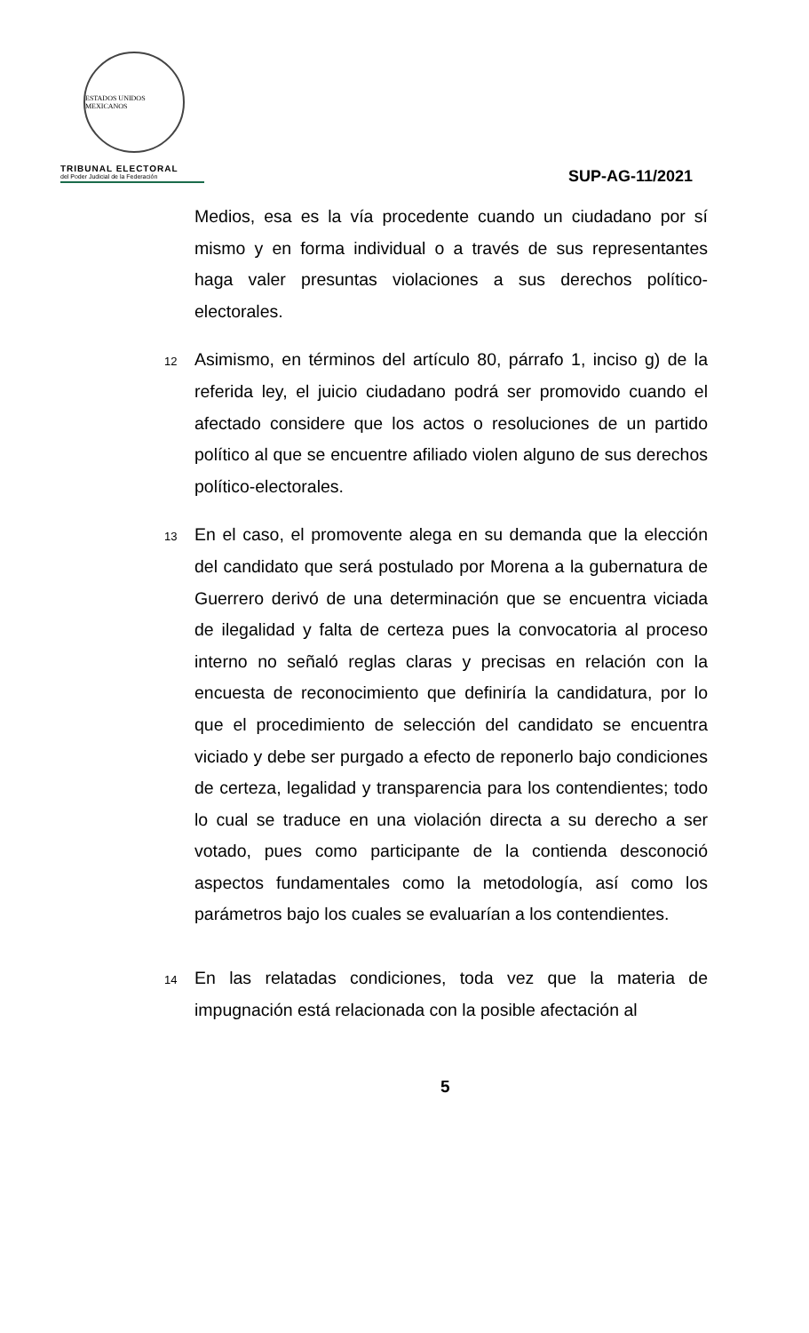ESTADOS UNIDOS MEXICANOS
TRIBUNAL ELECTORAL
del Poder Judicial de la Federación
SUP-AG-11/2021
Medios, esa es la vía procedente cuando un ciudadano por sí mismo y en forma individual o a través de sus representantes haga valer presuntas violaciones a sus derechos político-electorales.
12
Asimismo, en términos del artículo 80, párrafo 1, inciso g) de la referida ley, el juicio ciudadano podrá ser promovido cuando el afectado considere que los actos o resoluciones de un partido político al que se encuentre afiliado violen alguno de sus derechos político-electorales.
13
En el caso, el promovente alega en su demanda que la elección del candidato que será postulado por Morena a la gubernatura de Guerrero derivó de una determinación que se encuentra viciada de ilegalidad y falta de certeza pues la convocatoria al proceso interno no señaló reglas claras y precisas en relación con la encuesta de reconocimiento que definiría la candidatura, por lo que el procedimiento de selección del candidato se encuentra viciado y debe ser purgado a efecto de reponerlo bajo condiciones de certeza, legalidad y transparencia para los contendientes; todo lo cual se traduce en una violación directa a su derecho a ser votado, pues como participante de la contienda desconoció aspectos fundamentales como la metodología, así como los parámetros bajo los cuales se evaluarían a los contendientes.
14
En las relatadas condiciones, toda vez que la materia de impugnación está relacionada con la posible afectación al
5